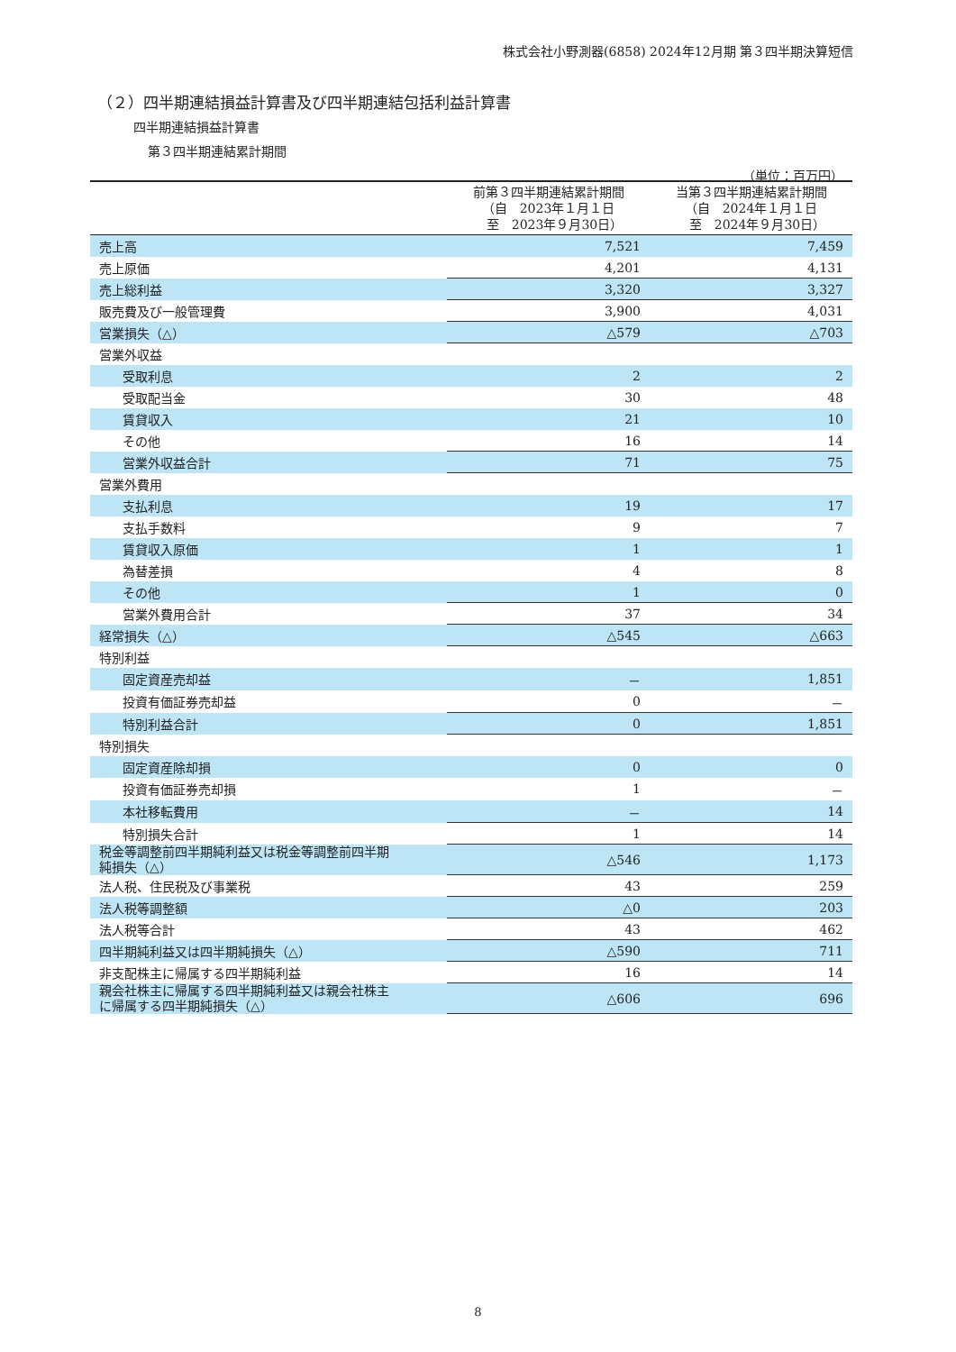株式会社小野測器(6858) 2024年12月期 第３四半期決算短信
（２）四半期連結損益計算書及び四半期連結包括利益計算書
四半期連結損益計算書
第３四半期連結累計期間
（単位：百万円）
| | 前第３四半期連結累計期間 （自 2023年１月１日 至 2023年９月30日） | 当第３四半期連結累計期間 （自 2024年１月１日 至 2024年９月30日） |
| --- | --- | --- |
| 売上高 | 7,521 | 7,459 |
| 売上原価 | 4,201 | 4,131 |
| 売上総利益 | 3,320 | 3,327 |
| 販売費及び一般管理費 | 3,900 | 4,031 |
| 営業損失（△） | △579 | △703 |
| 営業外収益 | | |
| 受取利息 | 2 | 2 |
| 受取配当金 | 30 | 48 |
| 賃貸収入 | 21 | 10 |
| その他 | 16 | 14 |
| 営業外収益合計 | 71 | 75 |
| 営業外費用 | | |
| 支払利息 | 19 | 17 |
| 支払手数料 | 9 | 7 |
| 賃貸収入原価 | 1 | 1 |
| 為替差損 | 4 | 8 |
| その他 | 1 | 0 |
| 営業外費用合計 | 37 | 34 |
| 経常損失（△） | △545 | △663 |
| 特別利益 | | |
| 固定資産売却益 | － | 1,851 |
| 投資有価証券売却益 | 0 | － |
| 特別利益合計 | 0 | 1,851 |
| 特別損失 | | |
| 固定資産除却損 | 0 | 0 |
| 投資有価証券売却損 | 1 | － |
| 本社移転費用 | － | 14 |
| 特別損失合計 | 1 | 14 |
| 税金等調整前四半期純利益又は税金等調整前四半期 純損失（△） | △546 | 1,173 |
| 法人税、住民税及び事業税 | 43 | 259 |
| 法人税等調整額 | △0 | 203 |
| 法人税等合計 | 43 | 462 |
| 四半期純利益又は四半期純損失（△） | △590 | 711 |
| 非支配株主に帰属する四半期純利益 | 16 | 14 |
| 親会社株主に帰属する四半期純利益又は親会社株主 に帰属する四半期純損失（△） | △606 | 696 |
8